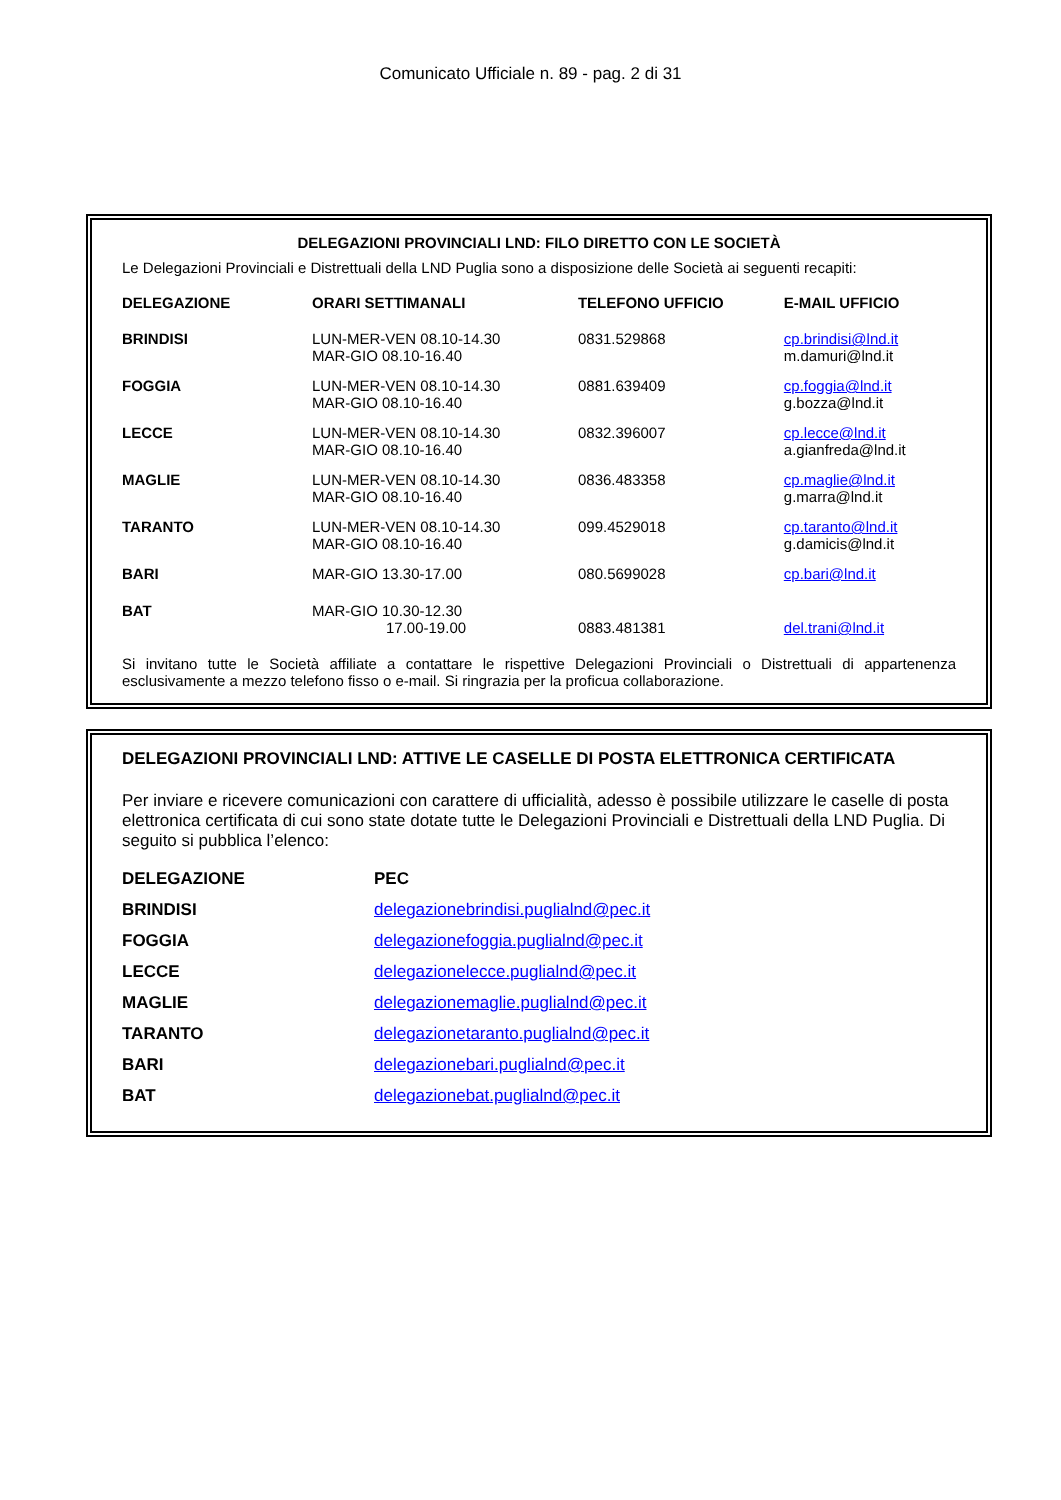Comunicato Ufficiale n. 89 - pag. 2 di 31
DELEGAZIONI PROVINCIALI LND: FILO DIRETTO CON LE SOCIETÀ
Le Delegazioni Provinciali e Distrettuali della LND Puglia sono a disposizione delle Società ai seguenti recapiti:
| DELEGAZIONE | ORARI SETTIMANALI | TELEFONO UFFICIO | E-MAIL UFFICIO |
| --- | --- | --- | --- |
| BRINDISI | LUN-MER-VEN 08.10-14.30 MAR-GIO 08.10-16.40 | 0831.529868 | cp.brindisi@lnd.it m.damuri@lnd.it |
| FOGGIA | LUN-MER-VEN 08.10-14.30 MAR-GIO 08.10-16.40 | 0881.639409 | cp.foggia@lnd.it g.bozza@lnd.it |
| LECCE | LUN-MER-VEN 08.10-14.30 MAR-GIO 08.10-16.40 | 0832.396007 | cp.lecce@lnd.it a.gianfreda@lnd.it |
| MAGLIE | LUN-MER-VEN 08.10-14.30 MAR-GIO 08.10-16.40 | 0836.483358 | cp.maglie@lnd.it g.marra@lnd.it |
| TARANTO | LUN-MER-VEN 08.10-14.30 MAR-GIO 08.10-16.40 | 099.4529018 | cp.taranto@lnd.it g.damicis@lnd.it |
| BARI | MAR-GIO 13.30-17.00 | 080.5699028 | cp.bari@lnd.it |
| BAT | MAR-GIO 10.30-12.30 17.00-19.00 | 0883.481381 | del.trani@lnd.it |
Si invitano tutte le Società affiliate a contattare le rispettive Delegazioni Provinciali o Distrettuali di appartenenza esclusivamente a mezzo telefono fisso o e-mail. Si ringrazia per la proficua collaborazione.
DELEGAZIONI PROVINCIALI LND: ATTIVE LE CASELLE DI POSTA ELETTRONICA CERTIFICATA
Per inviare e ricevere comunicazioni con carattere di ufficialità, adesso è possibile utilizzare le caselle di posta elettronica certificata di cui sono state dotate tutte le Delegazioni Provinciali e Distrettuali della LND Puglia. Di seguito si pubblica l’elenco:
| DELEGAZIONE | PEC |
| --- | --- |
| BRINDISI | delegazionebrindisi.puglialnd@pec.it |
| FOGGIA | delegazionefoggia.puglialnd@pec.it |
| LECCE | delegazionelecce.puglialnd@pec.it |
| MAGLIE | delegazionemaglie.puglialnd@pec.it |
| TARANTO | delegazionetaranto.puglialnd@pec.it |
| BARI | delegazionebari.puglialnd@pec.it |
| BAT | delegazionebat.puglialnd@pec.it |